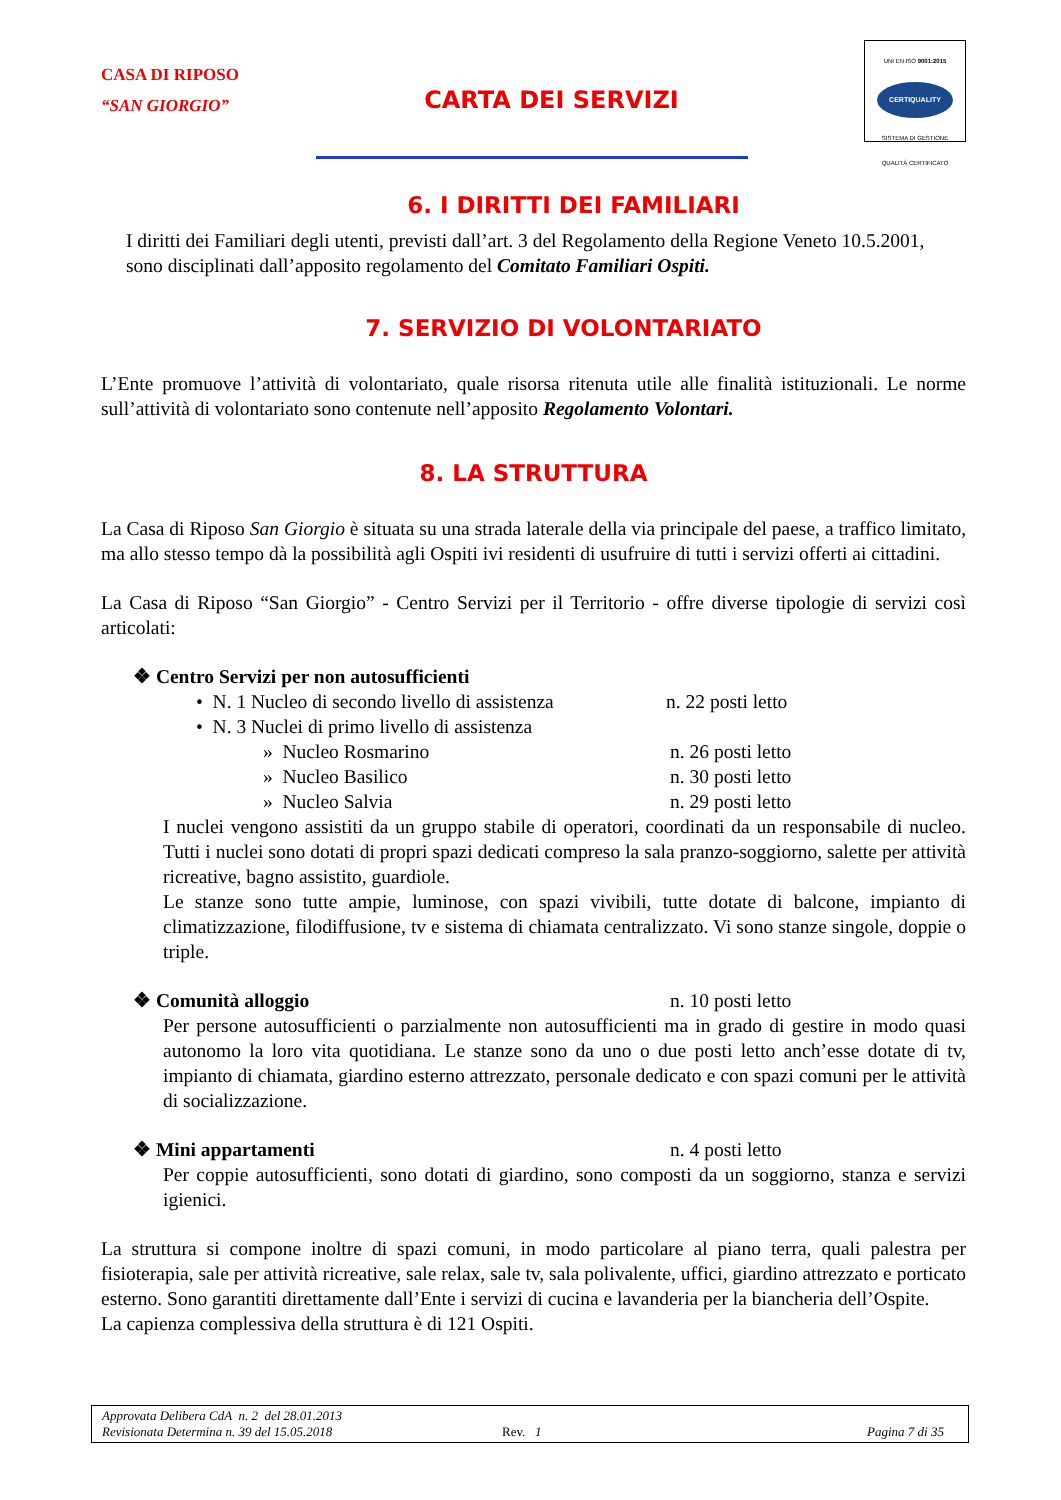CASA DI RIPOSO
“SAN GIORGIO”
CARTA DEI SERVIZI
UNI EN ISO 9001:2015
CERTIQUALITY
SISTEMA DI GESTIONE
QUALITÀ CERTIFICATO
6. I DIRITTI DEI FAMILIARI
I diritti dei Familiari degli utenti, previsti dall’art. 3 del Regolamento della Regione Veneto 10.5.2001, sono disciplinati dall’apposito regolamento del Comitato Familiari Ospiti.
7. SERVIZIO DI VOLONTARIATO
L’Ente promuove l’attività di volontariato, quale risorsa ritenuta utile alle finalità istituzionali. Le norme sull’attività di volontariato sono contenute nell’apposito Regolamento Volontari.
8. LA STRUTTURA
La Casa di Riposo San Giorgio è situata su una strada laterale della via principale del paese, a traffico limitato, ma allo stesso tempo dà la possibilità agli Ospiti ivi residenti di usufruire di tutti i servizi offerti ai cittadini.
La Casa di Riposo “San Giorgio” - Centro Servizi per il Territorio - offre diverse tipologie di servizi così articolati:
❖ Centro Servizi per non autosufficienti
• N. 1 Nucleo di secondo livello di assistenza n. 22 posti letto
• N. 3 Nuclei di primo livello di assistenza
» Nucleo Rosmarino n. 26 posti letto
» Nucleo Basilico n. 30 posti letto
» Nucleo Salvia n. 29 posti letto
I nuclei vengono assistiti da un gruppo stabile di operatori, coordinati da un responsabile di nucleo. Tutti i nuclei sono dotati di propri spazi dedicati compreso la sala pranzo-soggiorno, salette per attività ricreative, bagno assistito, guardiole.
Le stanze sono tutte ampie, luminose, con spazi vivibili, tutte dotate di balcone, impianto di climatizzazione, filodiffusione, tv e sistema di chiamata centralizzato. Vi sono stanze singole, doppie o triple.
❖ Comunità alloggio n. 10 posti letto
Per persone autosufficienti o parzialmente non autosufficienti ma in grado di gestire in modo quasi autonomo la loro vita quotidiana. Le stanze sono da uno o due posti letto anch’esse dotate di tv, impianto di chiamata, giardino esterno attrezzato, personale dedicato e con spazi comuni per le attività di socializzazione.
❖ Mini appartamenti n. 4 posti letto
Per coppie autosufficienti, sono dotati di giardino, sono composti da un soggiorno, stanza e servizi igienici.
La struttura si compone inoltre di spazi comuni, in modo particolare al piano terra, quali palestra per fisioterapia, sale per attività ricreative, sale relax, sale tv, sala polivalente, uffici, giardino attrezzato e porticato esterno. Sono garantiti direttamente dall’Ente i servizi di cucina e lavanderia per la biancheria dell’Ospite.
La capienza complessiva della struttura è di 121 Ospiti.
Approvata Delibera CdA n. 2 del 28.01.2013
Revisionata Determina n. 39 del 15.05.2018 Rev. 1 Pagina 7 di 35